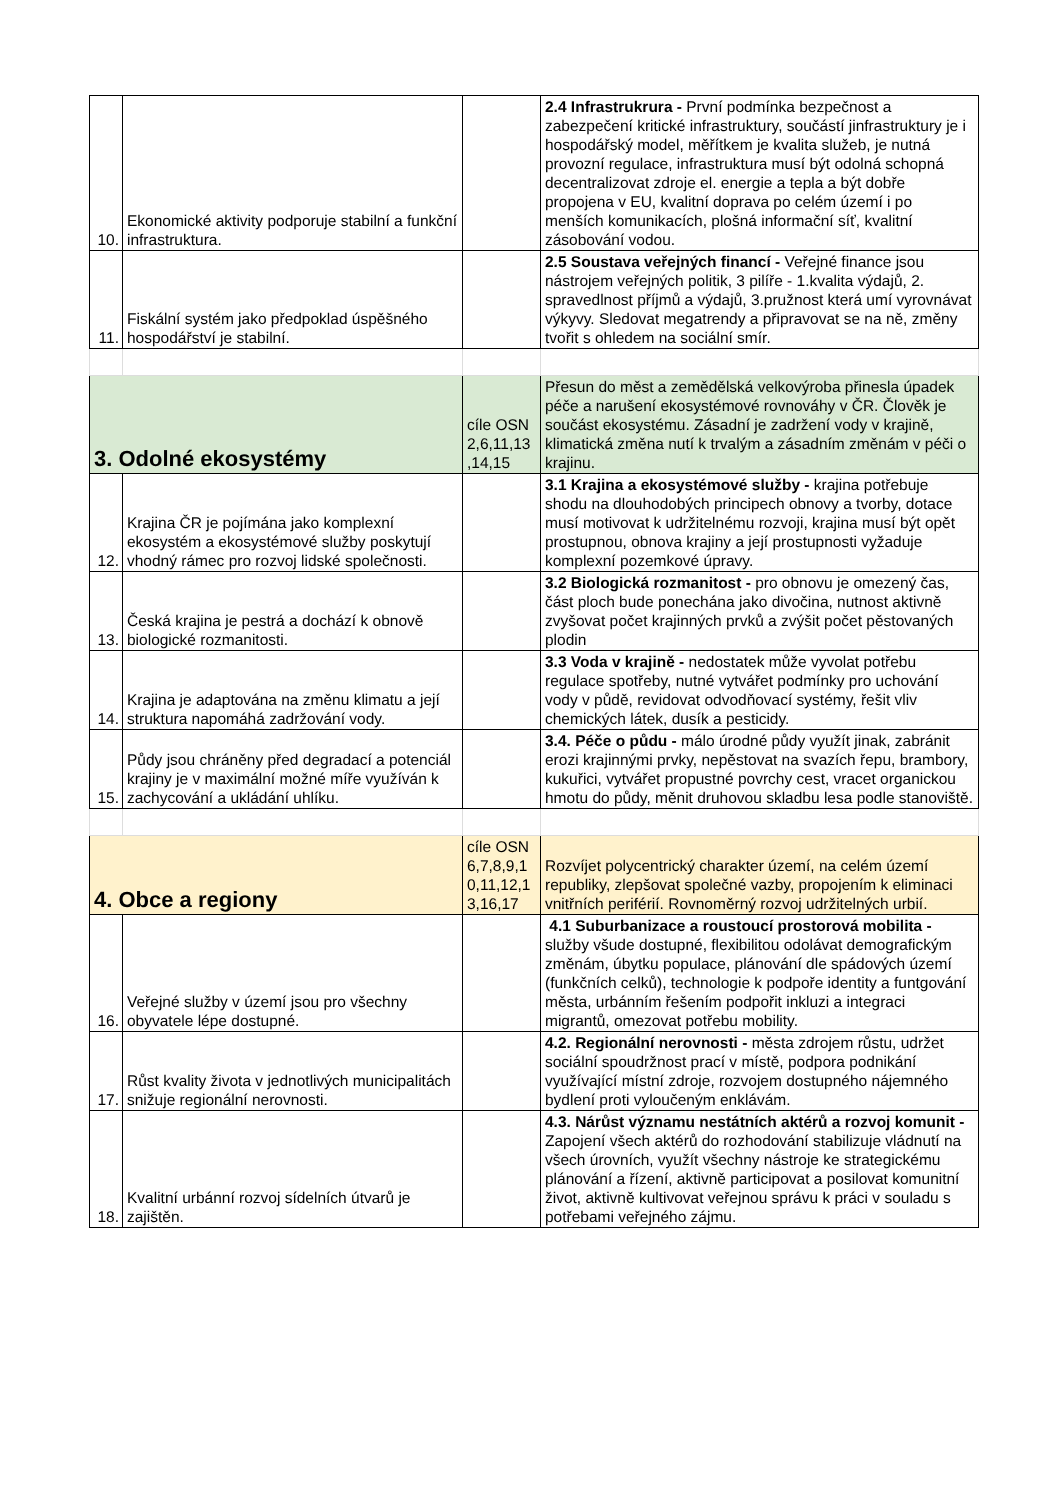| 10. | Ekonomické aktivity podporuje stabilní a funkční infrastruktura. | | 2.4 Infrastrukrura - První podmínka bezpečnost a zabezpečení kritické infrastruktury, součástí jinfrastruktury je i hospodářský model, měřítkem je kvalita služeb, je nutná provozní regulace, infrastruktura musí být odolná schopná decentralizovat zdroje el. energie a tepla a být dobře propojena v EU, kvalitní doprava po celém území i po menších komunikacích, plošná informační síť, kvalitní zásobování vodou. |
| 11. | Fiskální systém jako předpoklad úspěšného hospodářství je stabilní. | | 2.5 Soustava veřejných financí - Veřejné finance jsou nástrojem veřejných politik, 3 pilíře - 1.kvalita výdajů, 2. spravedlnost příjmů a výdajů, 3.pružnost která umí vyrovnávat výkyvy. Sledovat megatrendy a připravovat se na ně, změny tvořit s ohledem na sociální smír. |
| 3. Odolné ekosystémy | | cíle OSN 2,6,11,13 ,14,15 | Přesun do měst a zemědělská velkovýroba přinesla úpadek péče a narušení ekosystémové rovnováhy v ČR. Člověk je součást ekosystému. Zásadní je zadržení vody v krajině, klimatická změna nutí k trvalým a zásadním změnám v péči o krajinu. |
| 12. | Krajina ČR je pojímána jako komplexní ekosystém a ekosystémové služby poskytují vhodný rámec pro rozvoj lidské společnosti. | | 3.1 Krajina a ekosystémové služby - krajina potřebuje shodu na dlouhodobých principech obnovy a tvorby, dotace musí motivovat k udržitelnému rozvoji, krajina musí být opět prostupnou, obnova krajiny a její prostupnosti vyžaduje komplexní pozemkové úpravy. |
| 13. | Česká krajina je pestrá a dochází k obnově biologické rozmanitosti. | | 3.2 Biologická rozmanitost - pro obnovu je omezený čas, část ploch bude ponechána jako divočina, nutnost aktivně zvyšovat počet krajinných prvků a zvýšit počet pěstovaných plodin |
| 14. | Krajina je adaptována na změnu klimatu a její struktura napomáhá zadržování vody. | | 3.3 Voda v krajině - nedostatek může vyvolat potřebu regulace spotřeby, nutné vytvářet podmínky pro uchování vody v půdě, revidovat odvodňovací systémy, řešit vliv chemických látek, dusík a pesticidy. |
| 15. | Půdy jsou chráněny před degradací a potenciál krajiny je v maximální možné míře využíván k zachycování a ukládání uhlíku. | | 3.4. Péče o půdu - málo úrodné půdy využít jinak, zabránit erozi krajinnými prvky, nepěstovat na svazích řepu, brambory, kukuřici, vytvářet propustné povrchy cest, vracet organickou hmotu do půdy, měnit druhovou skladbu lesa podle stanoviště. |
| 4. Obce a regiony | | cíle OSN 6,7,8,9,1 0,11,12,1 3,16,17 | Rozvíjet polycentrický charakter území, na celém území republiky, zlepšovat společné vazby, propojením k eliminaci vnitřních periférií. Rovnoměrný rozvoj udržitelných urbií. |
| 16. | Veřejné služby v území jsou pro všechny obyvatele lépe dostupné. | | 4.1 Suburbanizace a roustoucí prostorová mobilita - služby všude dostupné, flexibilitou odolávat demografickým změnám, úbytku populace, plánování dle spádových území (funkčních celků), technologie k podpoře identity a funtgování města, urbánním řešením podpořit inkluzi a integraci migrantů, omezovat potřebu mobility. |
| 17. | Růst kvality života v jednotlivých municipalitách snižuje regionální nerovnosti. | | 4.2. Regionální nerovnosti - města zdrojem růstu, udržet sociální spoudržnost prací v místě, podpora podnikání využívající místní zdroje, rozvojem dostupného nájemného bydlení proti vyloučeným enklávám. |
| 18. | Kvalitní urbánní rozvoj sídelních útvarů je zajištěn. | | 4.3. Nárůst významu nestátních aktérů a rozvoj komunit - Zapojení všech aktérů do rozhodování stabilizuje vládnutí na všech úrovních, využít všechny nástroje ke strategickému plánování a řízení, aktivně participovat a posilovat komunitní život, aktivně kultivovat veřejnou správu k práci v souladu s potřebami veřejného zájmu. |